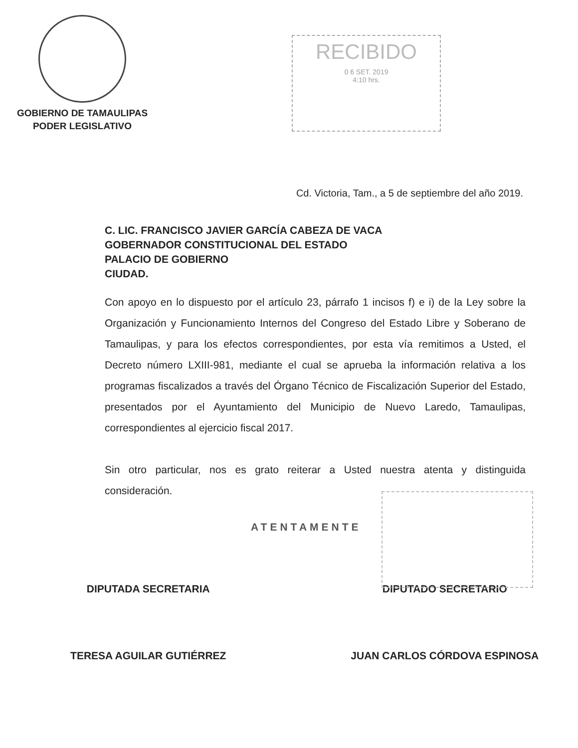GOBIERNO DE TAMAULIPAS
PODER LEGISLATIVO
RECIBIDO
0 6 SET. 2019
4:10 hrs.
Cd. Victoria, Tam., a 5 de septiembre del año 2019.
C. LIC. FRANCISCO JAVIER GARCÍA CABEZA DE VACA
GOBERNADOR CONSTITUCIONAL DEL ESTADO
PALACIO DE GOBIERNO
CIUDAD.
Con apoyo en lo dispuesto por el artículo 23, párrafo 1 incisos f) e i) de la Ley sobre la Organización y Funcionamiento Internos del Congreso del Estado Libre y Soberano de Tamaulipas, y para los efectos correspondientes, por esta vía remitimos a Usted, el Decreto número LXIII-981, mediante el cual se aprueba la información relativa a los programas fiscalizados a través del Órgano Técnico de Fiscalización Superior del Estado, presentados por el Ayuntamiento del Municipio de Nuevo Laredo, Tamaulipas, correspondientes al ejercicio fiscal 2017.
Sin otro particular, nos es grato reiterar a Usted nuestra atenta y distinguida consideración.
ATENTAMENTE
DIPUTADA SECRETARIA
TERESA AGUILAR GUTIÉRREZ
DIPUTADO SECRETARIO
JUAN CARLOS CÓRDOVA ESPINOSA